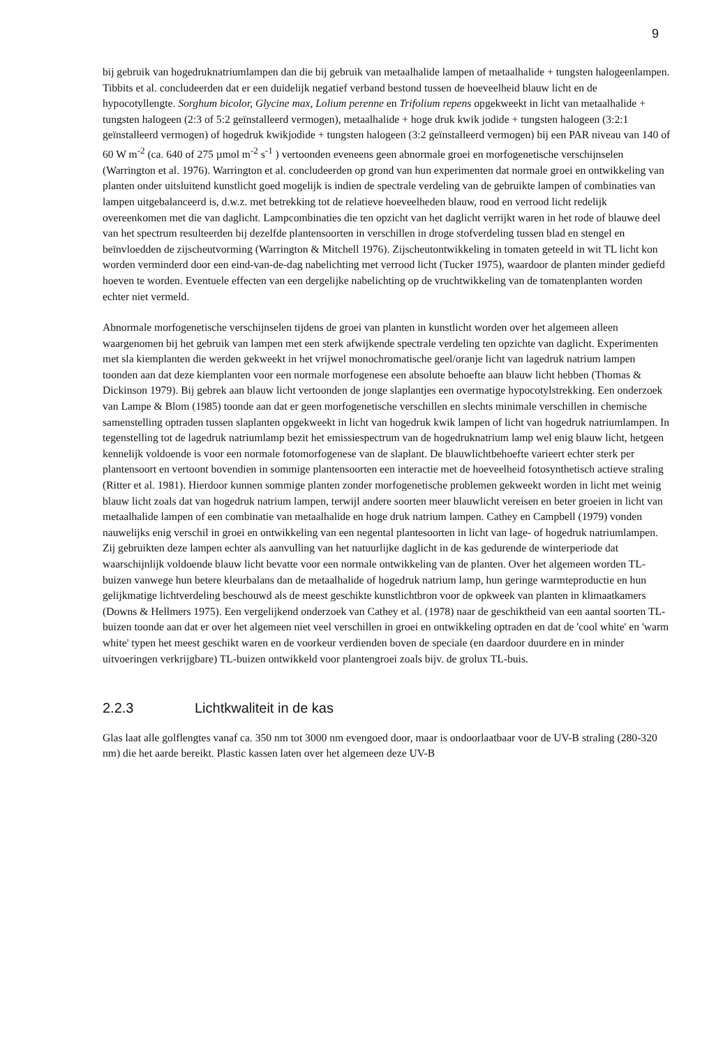9
bij gebruik van hogedruknatriumlampen dan die bij gebruik van metaalhalide lampen of metaalhalide + tungsten halogeenlampen. Tibbits et al. concludeerden dat er een duidelijk negatief verband bestond tussen de hoeveelheid blauw licht en de hypocotyllengte. Sorghum bicolor, Glycine max, Lolium perenne en Trifolium repens opgekweekt in licht van metaalhalide + tungsten halogeen (2:3 of 5:2 geïnstalleerd vermogen), metaalhalide + hoge druk kwik jodide + tungsten halogeen (3:2:1 geïnstalleerd vermogen) of hogedruk kwikjodide + tungsten halogeen (3:2 geïnstalleerd vermogen) bij een PAR niveau van 140 of 60 W m<sup>-2</sup> (ca. 640 of 275 µmol m<sup>-2</sup> s<sup>-1</sup> ) vertoonden eveneens geen abnormale groei en morfogenetische verschijnselen (Warrington et al. 1976). Warrington et al. concludeerden op grond van hun experimenten dat normale groei en ontwikkeling van planten onder uitsluitend kunstlicht goed mogelijk is indien de spectrale verdeling van de gebruikte lampen of combinaties van lampen uitgebalanceerd is, d.w.z. met betrekking tot de relatieve hoeveelheden blauw, rood en verrood licht redelijk overeenkomen met die van daglicht. Lampcombinaties die ten opzicht van het daglicht verrijkt waren in het rode of blauwe deel van het spectrum resulteerden bij dezelfde plantensoorten in verschillen in droge stofverdeling tussen blad en stengel en beïnvloedden de zijscheutvorming (Warrington & Mitchell 1976). Zijscheutontwikkeling in tomaten geteeld in wit TL licht kon worden verminderd door een eind-van-de-dag nabelichting met verrood licht (Tucker 1975), waardoor de planten minder gediefd hoeven te worden. Eventuele effecten van een dergelijke nabelichting op de vruchtwikkeling van de tomatenplanten worden echter niet vermeld.
Abnormale morfogenetische verschijnselen tijdens de groei van planten in kunstlicht worden over het algemeen alleen waargenomen bij het gebruik van lampen met een sterk afwijkende spectrale verdeling ten opzichte van daglicht. Experimenten met sla kiemplanten die werden gekweekt in het vrijwel monochromatische geel/oranje licht van lagedruk natrium lampen toonden aan dat deze kiemplanten voor een normale morfogenese een absolute behoefte aan blauw licht hebben (Thomas & Dickinson 1979). Bij gebrek aan blauw licht vertoonden de jonge slaplantjes een overmatige hypocotylstrekking. Een onderzoek van Lampe & Blom (1985) toonde aan dat er geen morfogenetische verschillen en slechts minimale verschillen in chemische samenstelling optraden tussen slaplanten opgekweekt in licht van hogedruk kwik lampen of licht van hogedruk natriumlampen. In tegenstelling tot de lagedruk natriumlamp bezit het emissiespectrum van de hogedruknatrium lamp wel enig blauw licht, hetgeen kennelijk voldoende is voor een normale fotomorfogenese van de slaplant. De blauwlichtbehoefte varieert echter sterk per plantensoort en vertoont bovendien in sommige plantensoorten een interactie met de hoeveelheid fotosynthetisch actieve straling (Ritter et al. 1981). Hierdoor kunnen sommige planten zonder morfogenetische problemen gekweekt worden in licht met weinig blauw licht zoals dat van hogedruk natrium lampen, terwijl andere soorten meer blauwlicht vereisen en beter groeien in licht van metaalhalide lampen of een combinatie van metaalhalide en hoge druk natrium lampen. Cathey en Campbell (1979) vonden nauwelijks enig verschil in groei en ontwikkeling van een negental plantesoorten in licht van lage- of hogedruk natriumlampen. Zij gebruikten deze lampen echter als aanvulling van het natuurlijke daglicht in de kas gedurende de winterperiode dat waarschijnlijk voldoende blauw licht bevatte voor een normale ontwikkeling van de planten. Over het algemeen worden TL-buizen vanwege hun betere kleurbalans dan de metaalhalide of hogedruk natrium lamp, hun geringe warmteproductie en hun gelijkmatige lichtverdeling beschouwd als de meest geschikte kunstlichtbron voor de opkweek van planten in klimaatkamers (Downs & Hellmers 1975). Een vergelijkend onderzoek van Cathey et al. (1978) naar de geschiktheid van een aantal soorten TL-buizen toonde aan dat er over het algemeen niet veel verschillen in groei en ontwikkeling optraden en dat de 'cool white' en 'warm white' typen het meest geschikt waren en de voorkeur verdienden boven de speciale (en daardoor duurdere en in minder uitvoeringen verkrijgbare) TL-buizen ontwikkeld voor plantengroei zoals bijv. de grolux TL-buis.
2.2.3 Lichtkwaliteit in de kas
Glas laat alle golflengtes vanaf ca. 350 nm tot 3000 nm evengoed door, maar is ondoorlaatbaar voor de UV-B straling (280-320 nm) die het aarde bereikt. Plastic kassen laten over het algemeen deze UV-B